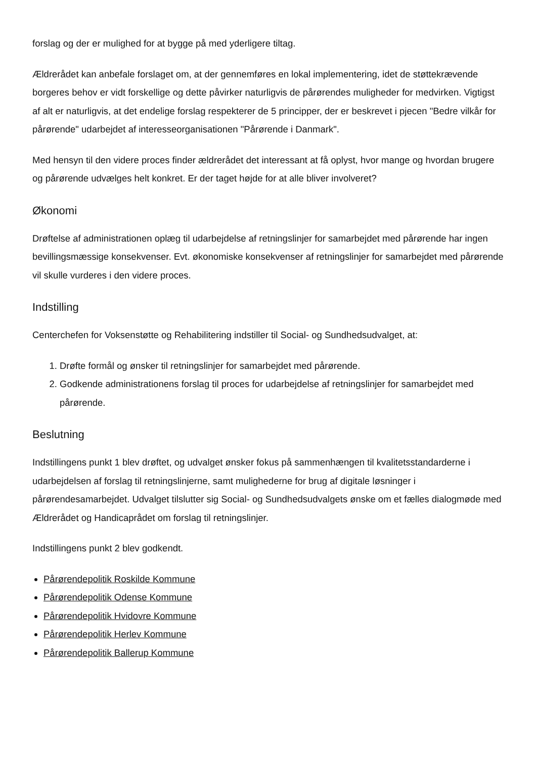forslag og der er mulighed for at bygge på med yderligere tiltag.
Ældrerådet kan anbefale forslaget om, at der gennemføres en lokal implementering, idet de støttekrævende borgeres behov er vidt forskellige og dette påvirker naturligvis de pårørendes muligheder for medvirken. Vigtigst af alt er naturligvis, at det endelige forslag respekterer de 5 principper, der er beskrevet i pjecen "Bedre vilkår for pårørende" udarbejdet af interesseorganisationen "Pårørende i Danmark".
Med hensyn til den videre proces finder ældrerådet det interessant at få oplyst, hvor mange og hvordan brugere og pårørende udvælges helt konkret. Er der taget højde for at alle bliver involveret?
Økonomi
Drøftelse af administrationen oplæg til udarbejdelse af retningslinjer for samarbejdet med pårørende har ingen bevillingsmæssige konsekvenser. Evt. økonomiske konsekvenser af retningslinjer for samarbejdet med pårørende vil skulle vurderes i den videre proces.
Indstilling
Centerchefen for Voksenstøtte og Rehabilitering indstiller til Social- og Sundhedsudvalget, at:
1. Drøfte formål og ønsker til retningslinjer for samarbejdet med pårørende.
2. Godkende administrationens forslag til proces for udarbejdelse af retningslinjer for samarbejdet med pårørende.
Beslutning
Indstillingens punkt 1 blev drøftet, og udvalget ønsker fokus på sammenhængen til kvalitetsstandarderne i udarbejdelsen af forslag til retningslinjerne, samt mulighederne for brug af digitale løsninger i pårørendesamarbejdet. Udvalget tilslutter sig Social- og Sundhedsudvalgets ønske om et fælles dialogmøde med Ældrerådet og Handicaprådet om forslag til retningslinjer.
Indstillingens punkt 2 blev godkendt.
Pårørendepolitik Roskilde Kommune
Pårørendepolitik Odense Kommune
Pårørendepolitik Hvidovre Kommune
Pårørendepolitik Herlev Kommune
Pårørendepolitik Ballerup Kommune